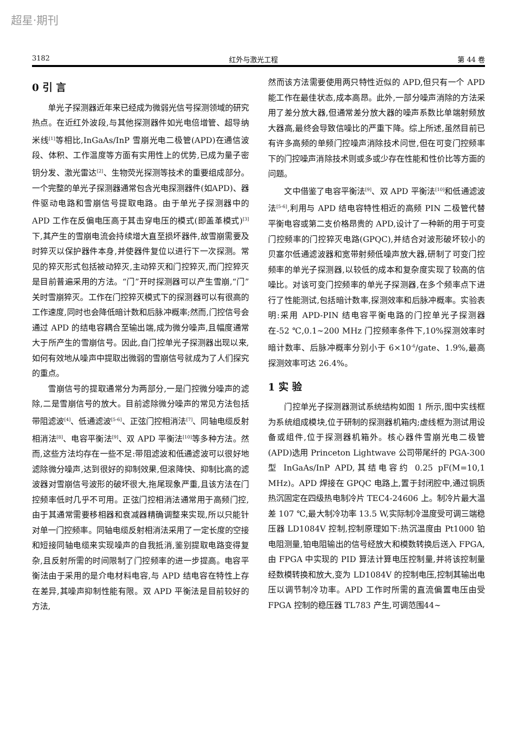超星·期刊
3182 红外与激光工程 第 44 卷
0 引 言
单光子探测器近年来已经成为微弱光信号探测领域的研究热点。在近红外波段,与其他探测器件如光电倍增管、超导纳米线<sup>[1]</sup>等相比,InGaAs/InP 雪崩光电二极管(APD)在通信波段、体积、工作温度等方面有实用性上的优势,已成为量子密钥分发、激光雷达<sup>[2]</sup>、生物荧光探测等技术的重要组成部分。一个完整的单光子探测器通常包含光电探测器件(如APD)、器件驱动电路和雪崩信号提取电路。由于单光子探测器中的 APD 工作在反偏电压高于其击穿电压的模式(即盖革模式)<sup>[3]</sup>下,其产生的雪崩电流会持续增大直至损坏器件,故雪崩需要及时猝灭以保护器件本身,并使器件复位以进行下一次探测。常见的猝灭形式包括被动猝灭,主动猝灭和门控猝灭,而门控猝灭是目前普遍采用的方法。“门”开时探测器可以产生雪崩,“门”关时雪崩猝灭。工作在门控猝灭模式下的探测器可以有很高的工作速度,同时也会降低暗计数和后脉冲概率;然而,门控信号会通过 APD 的结电容耦合至输出端,成为微分噪声,且幅度通常大于所产生的雪崩信号。因此,自门控单光子探测器出现以来,如何有效地从噪声中提取出微弱的雪崩信号就成为了人们探究的重点。
雪崩信号的提取通常分为两部分,一是门控微分噪声的滤除,二是雪崩信号的放大。目前滤除微分噪声的常见方法包括带阻滤波<sup>[4]</sup>、低通滤波<sup>[5-6]</sup>、正弦门控相消法<sup>[7]</sup>、同轴电缆反射相消法<sup>[8]</sup>、电容平衡法<sup>[9]</sup>、双 APD 平衡法<sup>[10]</sup>等多种方法。然而,这些方法均存在一些不足:带阻滤波和低通滤波可以很好地滤除微分噪声,达到很好的抑制效果,但滚降快、抑制比高的滤波器对雪崩信号波形的破坏很大,拖尾现象严重,且该方法在门控频率低时几乎不可用。正弦门控相消法通常用于高频门控,由于其通常需要移相器和衰减器精确调整来实现,所以只能针对单一门控频率。同轴电缆反射相消法采用了一定长度的空接和短接同轴电缆来实现噪声的自我抵消,鉴别提取电路变得复杂,且反射所需的时间限制了门控频率的进一步提高。电容平衡法由于采用的是介电材料电容,与 APD 结电容在特性上存在差异,其噪声抑制性能有限。双 APD 平衡法是目前较好的方法,
然而该方法需要使用两只特性近似的 APD,但只有一个 APD 能工作在最佳状态,成本高昂。此外,一部分噪声消除的方法采用了差分放大器,但通常差分放大器的噪声系数比单端射频放大器高,最终会导致信噪比的严重下降。综上所述,虽然目前已有许多高频的单频门控噪声消除技术问世,但在可变门控频率下的门控噪声消除技术则或多或少存在性能和性价比等方面的问题。
文中借鉴了电容平衡法<sup>[9]</sup>、双 APD 平衡法<sup>[10]</sup>和低通滤波法<sup>[5-6]</sup>,利用与 APD 结电容特性相近的高频 PIN 二极管代替平衡电容或第二支价格昂贵的 APD,设计了一种新的用于可变门控频率的门控猝灭电路(GPQC),并结合对波形破坏较小的贝塞尔低通滤波器和宽带射频低噪声放大器,研制了可变门控频率的单光子探测器,以较低的成本和复杂度实现了较高的信噪比。对该可变门控频率的单光子探测器,在多个频率点下进行了性能测试,包括暗计数率,探测效率和后脉冲概率。实验表明:采用 APD-PIN 结电容平衡电路的门控单光子探测器在-52 ℃,0.1~200 MHz 门控频率条件下,10%探测效率时暗计数率、后脉冲概率分别小于 6×10<sup>-6</sup>/gate、1.9%,最高探测效率可达 26.4%。
1 实 验
门控单光子探测器测试系统结构如图 1 所示,图中实线框为系统组成模块,位于研制的探测器机箱内;虚线框为测试用设备或组件,位于探测器机箱外。核心器件雪崩光电二极管(APD)选用 Princeton Lightwave 公司带尾纤的 PGA-300 型 InGaAs/InP APD,其结电容约 0.25 pF(M=10,1 MHz)。APD 焊接在 GPQC 电路上,置于封闭腔中,通过铜质热沉固定在四级热电制冷片 TEC4-24606 上。制冷片最大温差 107 ℃,最大制冷功率 13.5 W,实际制冷温度受可调三端稳压器 LD1084V 控制,控制原理如下:热沉温度由 Pt1000 铂电阻测量,铂电阻输出的信号经放大和模数转换后送入 FPGA,由 FPGA 中实现的 PID 算法计算电压控制量,并将该控制量经数模转换和放大,变为 LD1084V 的控制电压,控制其输出电压以调节制冷功率。APD 工作时所需的直流偏置电压由受 FPGA 控制的稳压器 TL783 产生,可调范围44~